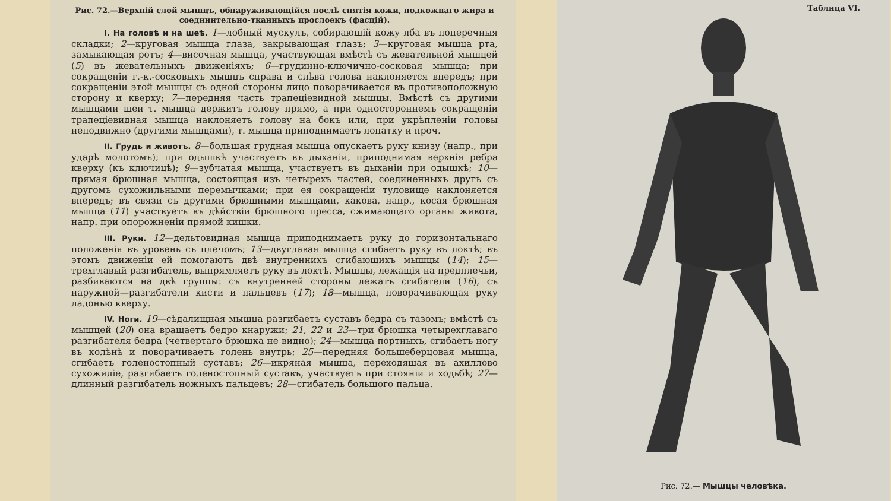Рис. 72.—Верхній слой мышцъ, обнаруживающійся послѣ снятія кожи, подкожнаго жира и соединительно-тканныхъ прослоекъ (фасцій).
I. На головѣ и на шеѣ. 1—лобный мускулъ, собирающій кожу лба въ поперечныя складки; 2—круговая мышца глаза, закрывающая глазъ; 3—круговая мышца рта, замыкающая ротъ; 4—височная мышца, участвующая вмѣстѣ съ жевательной мышцей (5) въ жевательныхъ движеніяхъ; 6—грудинно-ключично-сосковая мышца; при сокращеніи г.-к.-сосковыхъ мышцъ справа и слѣва голова наклоняется впередъ; при сокращеніи этой мышцы съ одной стороны лицо поворачивается въ противоположную сторону и кверху; 7—передняя часть трапеціевидной мышцы. Вмѣстѣ съ другими мышцами шеи т. мышца держитъ голову прямо, а при одностороннемъ сокращеніи трапеціевидная мышца наклоняетъ голову на бокъ или, при укрѣпленіи головы неподвижно (другими мышцами), т. мышца приподнимаетъ лопатку и проч.
II. Грудь и животъ. 8—большая грудная мышца опускаетъ руку книзу (напр., при ударѣ молотомъ); при одышкѣ участвуетъ въ дыханіи, приподнимая верхнія ребра кверху (къ ключицѣ); 9—зубчатая мышца, участвуетъ въ дыханіи при одышкѣ; 10—прямая брюшная мышца, состоящая изъ четырехъ частей, соединенныхъ другъ съ другомъ сухожильными перемычками; при ея сокращеніи туловище наклоняется впередъ; въ связи съ другими брюшными мышцами, какова, напр., косая брюшная мышца (11) участвуетъ въ дѣйствіи брюшного пресса, сжимающаго органы живота, напр. при опорожненіи прямой кишки.
III. Руки. 12—дельтовидная мышца приподнимаетъ руку до горизонтальнаго положенія въ уровень съ плечомъ; 13—двуглавая мышца сгибаетъ руку въ локтѣ; въ этомъ движеніи ей помогаютъ двѣ внутреннихъ сгибающихъ мышцы (14); 15—трехглавый разгибатель, выпрямляетъ руку въ локтѣ. Мышцы, лежащія на предплечьи, разбиваются на двѣ группы: съ внутренней стороны лежатъ сгибатели (16), съ наружной—разгибатели кисти и пальцевъ (17); 18—мышца, поворачивающая руку ладонью кверху.
IV. Ноги. 19—сѣдалищная мышца разгибаетъ суставъ бедра съ тазомъ; вмѣстѣ съ мышцей (20) она вращаетъ бедро кнаружи; 21, 22 и 23—три брюшка четырехглаваго разгибателя бедра (четвертаго брюшка не видно); 24—мышца портныхъ, сгибаетъ ногу въ колѣнѣ и поворачиваетъ голень внутрь; 25—передняя большеберцовая мышца, сгибаетъ голеностопный суставъ; 26—икряная мышца, переходящая въ ахиллово сухожиліе, разгибаетъ голеностопный суставъ, участвуетъ при стояніи и ходьбѣ; 27—длинный разгибатель ножныхъ пальцевъ; 28—сгибатель большого пальца.
Таблица VI.
Рис. 72.— Мышцы человѣка.